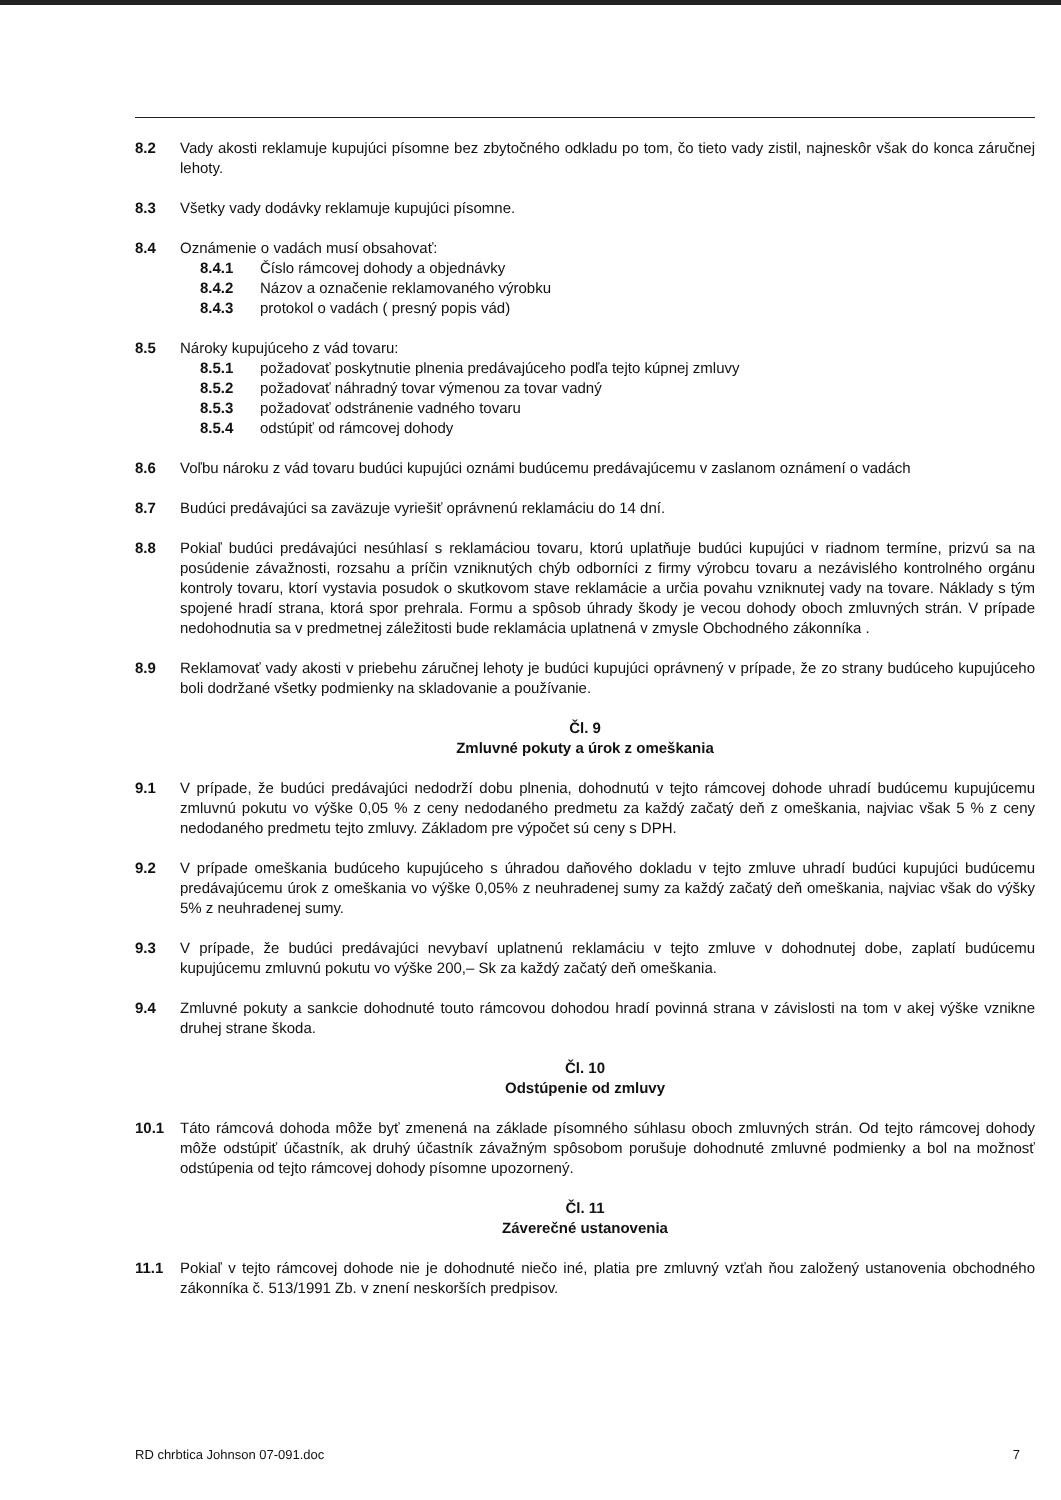8.2 Vady akosti reklamuje kupujúci písomne bez zbytočného odkladu po tom, čo tieto vady zistil, najneskôr však do konca záručnej lehoty.
8.3 Všetky vady dodávky reklamuje kupujúci písomne.
8.4 Oznámenie o vadách musí obsahovať:
8.4.1 Číslo rámcovej dohody a objednávky
8.4.2 Názov a označenie reklamovaného výrobku
8.4.3 protokol o vadách ( presný popis vád)
8.5 Nároky kupujúceho z vád tovaru:
8.5.1 požadovať poskytnutie plnenia predávajúceho podľa tejto kúpnej zmluvy
8.5.2 požadovať náhradný tovar výmenou za tovar vadný
8.5.3 požadovať odstránenie vadného tovaru
8.5.4 odstúpiť od rámcovej dohody
8.6 Voľbu nároku z vád tovaru budúci kupujúci oznámi budúcemu predávajúcemu v zaslanom oznámení o vadách
8.7 Budúci predávajúci sa zaväzuje vyriešiť oprávnenú reklamáciu do 14 dní.
8.8 Pokiaľ budúci predávajúci nesúhlasí s reklamáciou tovaru, ktorú uplatňuje budúci kupujúci v riadnom termíne, prizvú sa na posúdenie závažnosti, rozsahu a príčin vzniknutých chýb odborníci z firmy výrobcu tovaru a nezávislého kontrolného orgánu kontroly tovaru, ktorí vystavia posudok o skutkovom stave reklamácie a určia povahu vzniknutej vady na tovare. Náklady s tým spojené hradí strana, ktorá spor prehrala. Formu a spôsob úhrady škody je vecou dohody oboch zmluvných strán. V prípade nedohodnutia sa v predmetnej záležitosti bude reklamácia uplatnená v zmysle Obchodného zákonníka .
8.9 Reklamovať vady akosti v priebehu záručnej lehoty je budúci kupujúci oprávnený v prípade, že zo strany budúceho kupujúceho boli dodržané všetky podmienky na skladovanie a používanie.
Čl. 9
Zmluvné pokuty a úrok z omeškania
9.1 V prípade, že budúci predávajúci nedodrží dobu plnenia, dohodnutú v tejto rámcovej dohode uhradí budúcemu kupujúcemu zmluvnú pokutu vo výške 0,05 % z ceny nedodaného predmetu za každý začatý deň z omeškania, najviac však 5 % z ceny nedodaného predmetu tejto zmluvy. Základom pre výpočet sú ceny s DPH.
9.2 V prípade omeškania budúceho kupujúceho s úhradou daňového dokladu v tejto zmluve uhradí budúci kupujúci budúcemu predávajúcemu úrok z omeškania vo výške 0,05% z neuhradenej sumy za každý začatý deň omeškania, najviac však do výšky 5% z neuhradenej sumy.
9.3 V prípade, že budúci predávajúci nevybaví uplatnenú reklamáciu v tejto zmluve v dohodnutej dobe, zaplatí budúcemu kupujúcemu zmluvnú pokutu vo výške 200,– Sk za každý začatý deň omeškania.
9.4 Zmluvné pokuty a sankcie dohodnuté touto rámcovou dohodou hradí povinná strana v závislosti na tom v akej výške vznikne druhej strane škoda.
Čl. 10
Odstúpenie od zmluvy
10.1 Táto rámcová dohoda môže byť zmenená na základe písomného súhlasu oboch zmluvných strán. Od tejto rámcovej dohody môže odstúpiť účastník, ak druhý účastník závažným spôsobom porušuje dohodnuté zmluvné podmienky a bol na možnosť odstúpenia od tejto rámcovej dohody písomne upozornený.
Čl. 11
Záverečné ustanovenia
11.1 Pokiaľ v tejto rámcovej dohode nie je dohodnuté niečo iné, platia pre zmluvný vzťah ňou založený ustanovenia obchodného zákonníka č. 513/1991 Zb. v znení neskorších predpisov.
RD chrbtica Johnson 07-091.doc 7